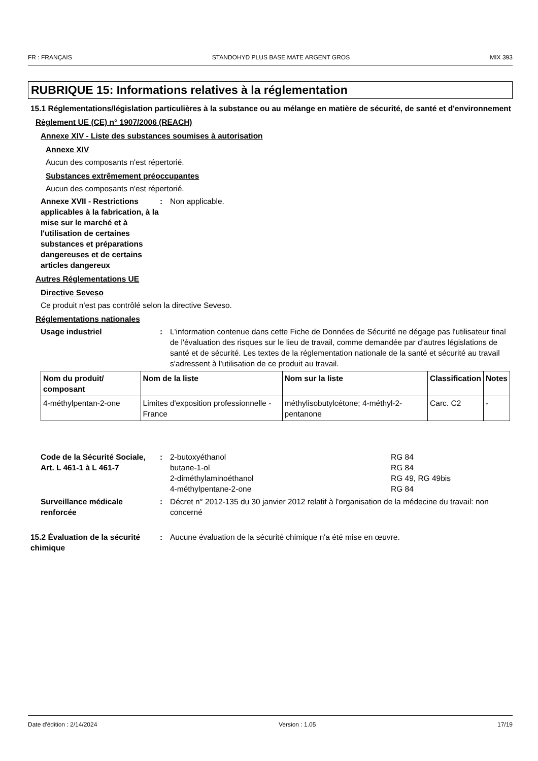FR : FRANÇAIS STANDOHYD PLUS BASE MATE ARGENT GROS MIX 393
RUBRIQUE 15: Informations relatives à la réglementation
15.1 Réglementations/législation particulières à la substance ou au mélange en matière de sécurité, de santé et d'environnement
Règlement UE (CE) n° 1907/2006 (REACH)
Annexe XIV - Liste des substances soumises à autorisation
Annexe XIV
Aucun des composants n'est répertorié.
Substances extrêmement préoccupantes
Aucun des composants n'est répertorié.
Annexe XVII - Restrictions applicables à la fabrication, à la mise sur le marché et à l'utilisation de certaines substances et préparations dangereuses et de certains articles dangereux
: Non applicable.
Autres Réglementations UE
Directive Seveso
Ce produit n'est pas contrôlé selon la directive Seveso.
Réglementations nationales
Usage industriel : L'information contenue dans cette Fiche de Données de Sécurité ne dégage pas l'utilisateur final de l'évaluation des risques sur le lieu de travail, comme demandée par d'autres législations de santé et de sécurité. Les textes de la réglementation nationale de la santé et sécurité au travail s'adressent à l'utilisation de ce produit au travail.
| Nom du produit/ composant | Nom de la liste | Nom sur la liste | Classification | Notes |
| --- | --- | --- | --- | --- |
| 4-méthylpentan-2-one | Limites d'exposition professionnelle - France | méthylisobutylcétone; 4-méthyl-2-pentanone | Carc. C2 | - |
Code de la Sécurité Sociale, Art. L 461-1 à L 461-7
: 2-butoxyéthanol RG 84
butane-1-ol RG 84
2-diméthylaminoéthanol RG 49, RG 49bis
4-méthylpentane-2-one RG 84
Surveillance médicale renforcée
: Décret n° 2012-135 du 30 janvier 2012 relatif à l'organisation de la médecine du travail: non concerné
15.2 Évaluation de la sécurité chimique
: Aucune évaluation de la sécurité chimique n'a été mise en œuvre.
Date d'édition : 2/14/2024 Version : 1.05 17/19